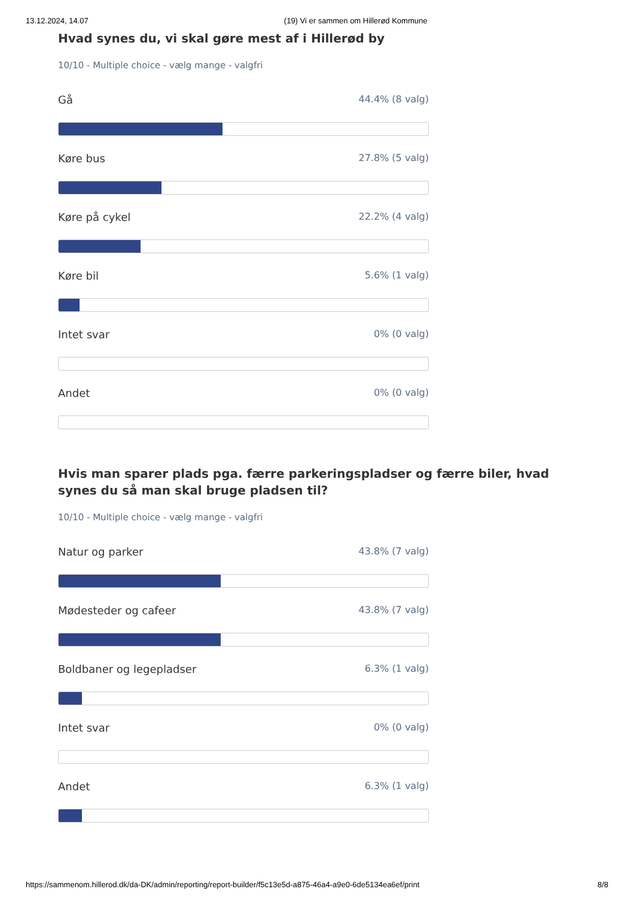13.12.2024, 14.07 (19) Vi er sammen om Hillerød Kommune
Hvad synes du, vi skal gøre mest af i Hillerød by
10/10 - Multiple choice - vælg mange - valgfri
Gå 44.4% (8 valg)
Køre bus 27.8% (5 valg)
Køre på cykel 22.2% (4 valg)
Køre bil 5.6% (1 valg)
Intet svar 0% (0 valg)
Andet 0% (0 valg)
Hvis man sparer plads pga. færre parkeringspladser og færre biler, hvad synes du så man skal bruge pladsen til?
10/10 - Multiple choice - vælg mange - valgfri
Natur og parker 43.8% (7 valg)
Mødesteder og cafeer 43.8% (7 valg)
Boldbaner og legepladser 6.3% (1 valg)
Intet svar 0% (0 valg)
Andet 6.3% (1 valg)
https://sammenom.hillerod.dk/da-DK/admin/reporting/report-builder/f5c13e5d-a875-46a4-a9e0-6de5134ea6ef/print 8/8